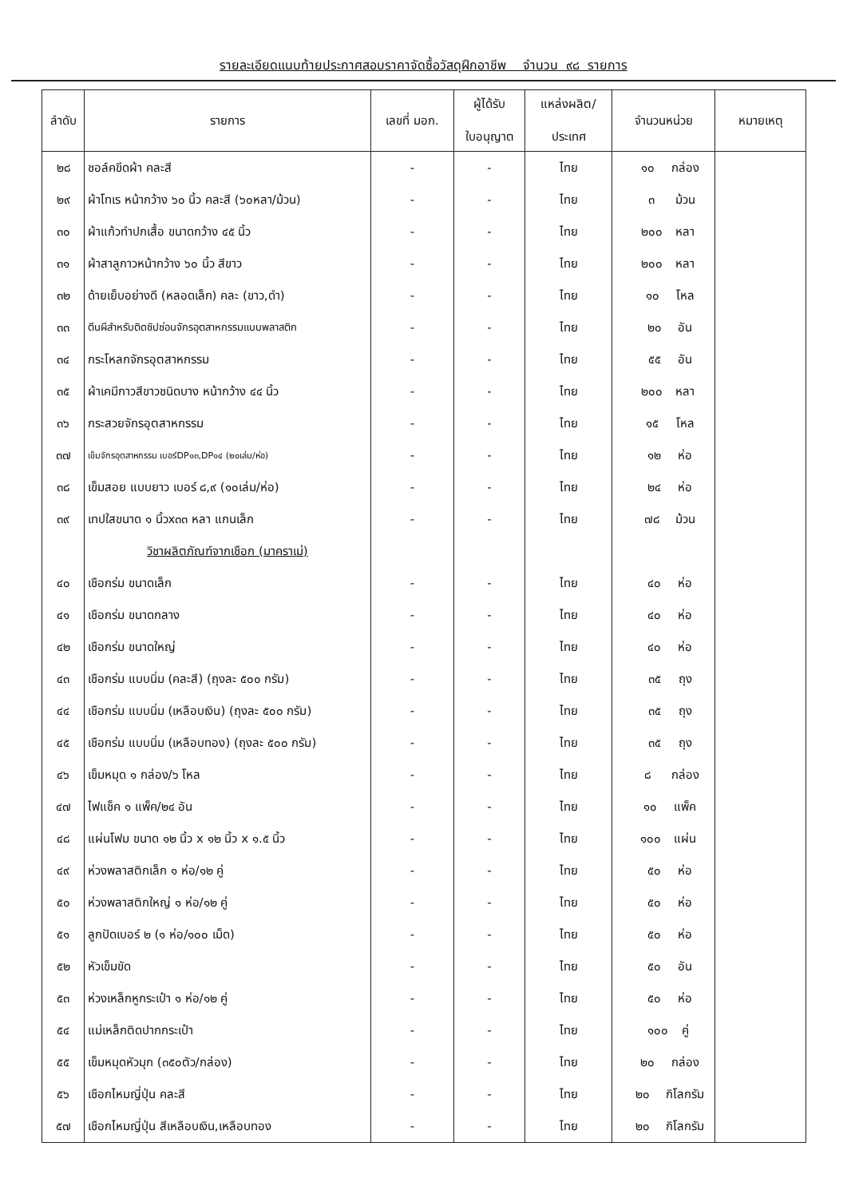รายละเอียดแนบท้ายประกาศสอบราคาจัดซื้อวัสดุฝึกอาชีพ จำนวน ๙๘ รายการ
| ลำดับ | รายการ | เลขที่ มอก. | ผู้ได้รับ ใบอนุญาต | แหล่งผลิต/ ประเทศ | จำนวนหน่วย | หมายเหตุ |
| --- | --- | --- | --- | --- | --- | --- |
| ๒๘ | ชอล์คขีดผ้า คละสี | - | - | ไทย | ๑๐ กล่อง | |
| ๒๙ | ผ้าโทเร หน้ากว้าง ๖๐ นิ้ว คละสี (๖๐หลา/ม้วน) | - | - | ไทย | ๓ ม้วน | |
| ๓๐ | ผ้าแก้วทำปกเสื้อ ขนาดกว้าง ๔๕ นิ้ว | - | - | ไทย | ๒๐๐ หลา | |
| ๓๑ | ผ้าสาลูกาวหน้ากว้าง ๖๐ นิ้ว สีขาว | - | - | ไทย | ๒๐๐ หลา | |
| ๓๒ | ด้ายเย็บอย่างดี (หลอดเล็ก) คละ (ขาว,ดำ) | - | - | ไทย | ๑๐ โหล | |
| ๓๓ | ตีนผีสำหรับติดซิปซ่อนจักรอุตสาหกรรมแบบพลาสติก | - | - | ไทย | ๒๐ อัน | |
| ๓๔ | กระโหลกจักรอุตสาหกรรม | - | - | ไทย | ๕๕ อัน | |
| ๓๕ | ผ้าเคมีกาวสีขาวชนิดบาง หน้ากว้าง ๔๔ นิ้ว | - | - | ไทย | ๒๐๐ หลา | |
| ๓๖ | กระสวยจักรอุตสาหกรรม | - | - | ไทย | ๑๕ โหล | |
| ๓๗ | เข็มจักรอุตสาหกรรม เบอร์DP๑๓,DP๑๔ (๒๐เล่ม/ห่อ) | - | - | ไทย | ๑๒ ห่อ | |
| ๓๘ | เข็มสอย แบบยาว เบอร์ ๘,๙ (๑๐เล่ม/ห่อ) | - | - | ไทย | ๒๔ ห่อ | |
| ๓๙ | เทปใสขนาด ๑ นิ้วx๓๓ หลา แกนเล็ก | - | - | ไทย | ๗๘ ม้วน | |
| | วิชาผลิตภัณฑ์จากเชือก (มาคราเม่) | | | | | |
| ๔๐ | เชือกร่ม ขนาดเล็ก | - | - | ไทย | ๔๐ ห่อ | |
| ๔๑ | เชือกร่ม ขนาดกลาง | - | - | ไทย | ๔๐ ห่อ | |
| ๔๒ | เชือกร่ม ขนาดใหญ่ | - | - | ไทย | ๔๐ ห่อ | |
| ๔๓ | เชือกร่ม แบบนิ่ม (คละสี) (ถุงละ ๕๐๐ กรัม) | - | - | ไทย | ๓๕ ถุง | |
| ๔๔ | เชือกร่ม แบบนิ่ม (เหลือบเงิน) (ถุงละ ๕๐๐ กรัม) | - | - | ไทย | ๓๕ ถุง | |
| ๔๕ | เชือกร่ม แบบนิ่ม (เหลือบทอง) (ถุงละ ๕๐๐ กรัม) | - | - | ไทย | ๓๕ ถุง | |
| ๔๖ | เข็มหมุด ๑ กล่อง/๖ โหล | - | - | ไทย | ๘ กล่อง | |
| ๔๗ | ไฟแช็ค ๑ แพ็ค/๒๔ อัน | - | - | ไทย | ๑๐ แพ็ค | |
| ๔๘ | แผ่นโฟม ขนาด ๑๒ นิ้ว x ๑๒ นิ้ว x ๑.๕ นิ้ว | - | - | ไทย | ๑๐๐ แผ่น | |
| ๔๙ | ห่วงพลาสติกเล็ก ๑ ห่อ/๑๒ คู่ | - | - | ไทย | ๕๐ ห่อ | |
| ๕๐ | ห่วงพลาสติกใหญ่ ๑ ห่อ/๑๒ คู่ | - | - | ไทย | ๕๐ ห่อ | |
| ๕๑ | ลูกปัดเบอร์ ๒ (๑ ห่อ/๑๐๐ เม็ด) | - | - | ไทย | ๕๐ ห่อ | |
| ๕๒ | หัวเข็มขัด | - | - | ไทย | ๕๐ อัน | |
| ๕๓ | ห่วงเหล็กหูกระเป๋า ๑ ห่อ/๑๒ คู่ | - | - | ไทย | ๕๐ ห่อ | |
| ๕๔ | แม่เหล็กติดปากกระเป๋า | - | - | ไทย | ๑๐๐ คู่ | |
| ๕๕ | เข็มหมุดหัวมุก (๓๕๐ตัว/กล่อง) | - | - | ไทย | ๒๐ กล่อง | |
| ๕๖ | เชือกไหมญี่ปุ่น คละสี | - | - | ไทย | ๒๐ กิโลกรัม | |
| ๕๗ | เชือกไหมญี่ปุ่น สีเหลือบเงิน,เหลือบทอง | - | - | ไทย | ๒๐ กิโลกรัม | |